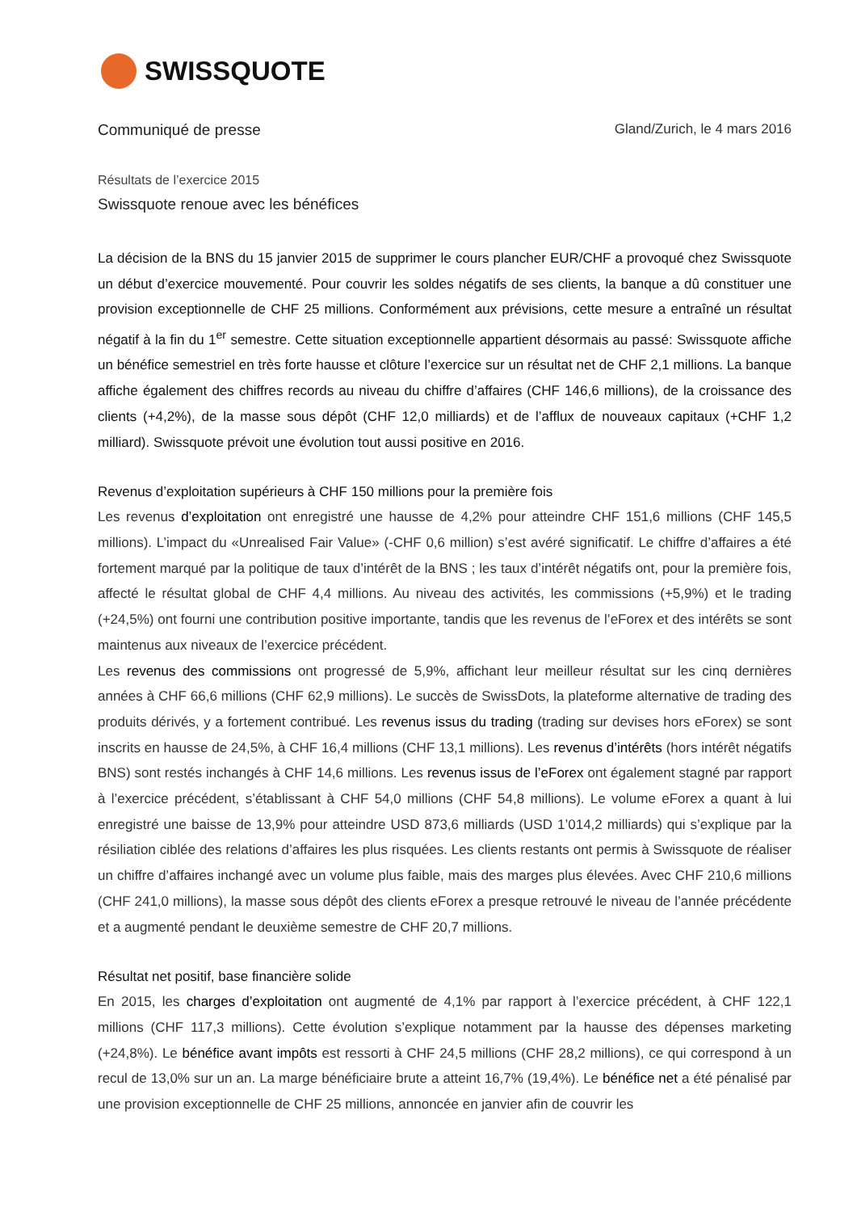SWISSQUOTE
Communiqué de presse Gland/Zurich, le 4 mars 2016
Résultats de l’exercice 2015
Swissquote renoue avec les bénéfices
La décision de la BNS du 15 janvier 2015 de supprimer le cours plancher EUR/CHF a provoqué chez Swissquote un début d’exercice mouvementé. Pour couvrir les soldes négatifs de ses clients, la banque a dû constituer une provision exceptionnelle de CHF 25 millions. Conformément aux prévisions, cette mesure a entraîné un résultat négatif à la fin du 1<sup>er</sup> semestre. Cette situation exceptionnelle appartient désormais au passé: Swissquote affiche un bénéfice semestriel en très forte hausse et clôture l’exercice sur un résultat net de CHF 2,1 millions. La banque affiche également des chiffres records au niveau du chiffre d’affaires (CHF 146,6 millions), de la croissance des clients (+4,2%), de la masse sous dépôt (CHF 12,0 milliards) et de l’afflux de nouveaux capitaux (+CHF 1,2 milliard). Swissquote prévoit une évolution tout aussi positive en 2016.
Revenus d’exploitation supérieurs à CHF 150 millions pour la première fois
Les revenus d’exploitation ont enregistré une hausse de 4,2% pour atteindre CHF 151,6 millions (CHF 145,5 millions). L’impact du «Unrealised Fair Value» (-CHF 0,6 million) s’est avéré significatif. Le chiffre d’affaires a été fortement marqué par la politique de taux d’intérêt de la BNS ; les taux d’intérêt négatifs ont, pour la première fois, affecté le résultat global de CHF 4,4 millions. Au niveau des activités, les commissions (+5,9%) et le trading (+24,5%) ont fourni une contribution positive importante, tandis que les revenus de l’eForex et des intérêts se sont maintenus aux niveaux de l’exercice précédent.
Les revenus des commissions ont progressé de 5,9%, affichant leur meilleur résultat sur les cinq dernières années à CHF 66,6 millions (CHF 62,9 millions). Le succès de SwissDots, la plateforme alternative de trading des produits dérivés, y a fortement contribué. Les revenus issus du trading (trading sur devises hors eForex) se sont inscrits en hausse de 24,5%, à CHF 16,4 millions (CHF 13,1 millions). Les revenus d’intérêts (hors intérêt négatifs BNS) sont restés inchangés à CHF 14,6 millions. Les revenus issus de l’eForex ont également stagné par rapport à l’exercice précédent, s’établissant à CHF 54,0 millions (CHF 54,8 millions). Le volume eForex a quant à lui enregistré une baisse de 13,9% pour atteindre USD 873,6 milliards (USD 1’014,2 milliards) qui s’explique par la résiliation ciblée des relations d’affaires les plus risquées. Les clients restants ont permis à Swissquote de réaliser un chiffre d’affaires inchangé avec un volume plus faible, mais des marges plus élevées. Avec CHF 210,6 millions (CHF 241,0 millions), la masse sous dépôt des clients eForex a presque retrouvé le niveau de l’année précédente et a augmenté pendant le deuxième semestre de CHF 20,7 millions.
Résultat net positif, base financière solide
En 2015, les charges d’exploitation ont augmenté de 4,1% par rapport à l’exercice précédent, à CHF 122,1 millions (CHF 117,3 millions). Cette évolution s’explique notamment par la hausse des dépenses marketing (+24,8%). Le bénéfice avant impôts est ressorti à CHF 24,5 millions (CHF 28,2 millions), ce qui correspond à un recul de 13,0% sur un an. La marge bénéficiaire brute a atteint 16,7% (19,4%). Le bénéfice net a été pénalisé par une provision exceptionnelle de CHF 25 millions, annoncée en janvier afin de couvrir les